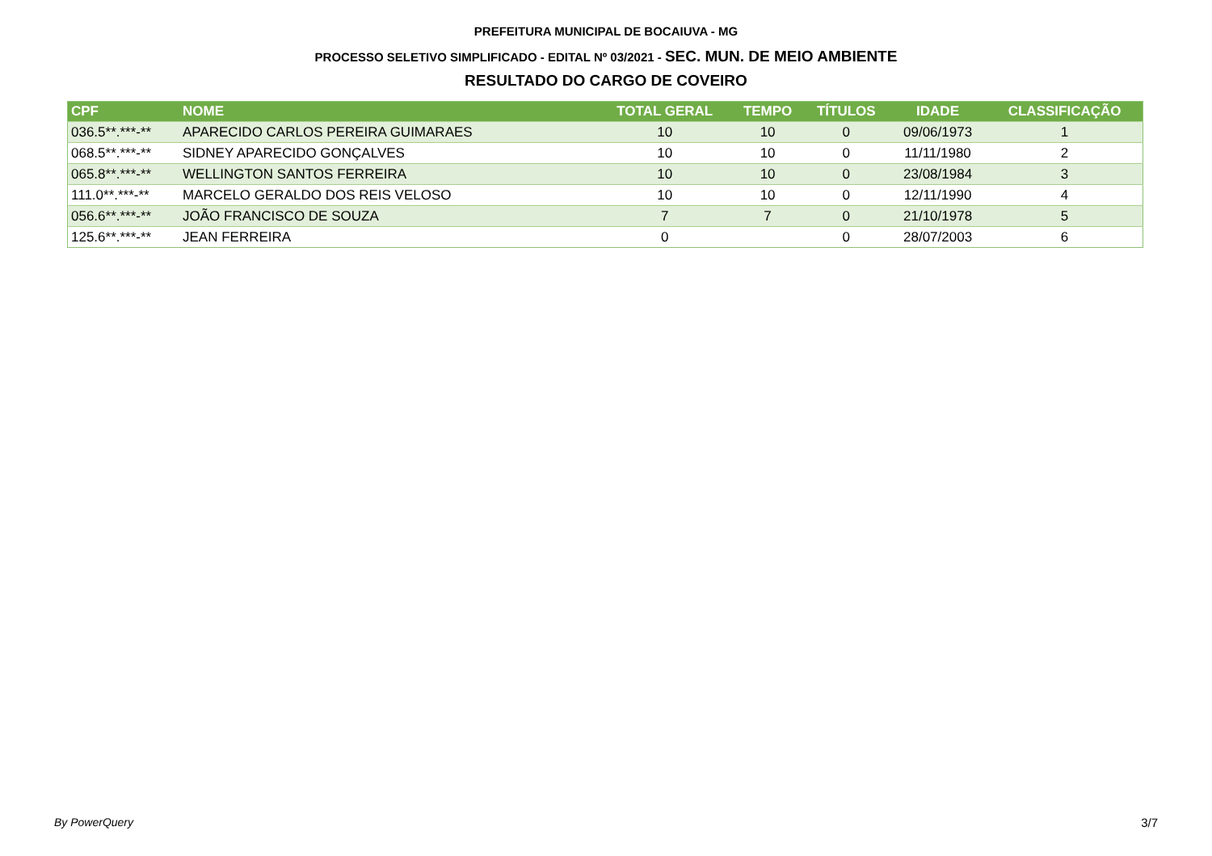PREFEITURA MUNICIPAL DE BOCAIUVA - MG
PROCESSO SELETIVO SIMPLIFICADO - EDITAL Nº 03/2021 - SEC. MUN. DE MEIO AMBIENTE
RESULTADO DO CARGO DE COVEIRO
| CPF | NOME | TOTAL GERAL | TEMPO | TÍTULOS | IDADE | CLASSIFICAÇÃO |
| --- | --- | --- | --- | --- | --- | --- |
| 036.5**.***-** | APARECIDO CARLOS PEREIRA GUIMARAES | 10 | 10 | 0 | 09/06/1973 | 1 |
| 068.5**.***-** | SIDNEY APARECIDO GONÇALVES | 10 | 10 | 0 | 11/11/1980 | 2 |
| 065.8**.***-** | WELLINGTON SANTOS FERREIRA | 10 | 10 | 0 | 23/08/1984 | 3 |
| 111.0**.***-** | MARCELO GERALDO DOS REIS VELOSO | 10 | 10 | 0 | 12/11/1990 | 4 |
| 056.6**.***-** | JOÃO FRANCISCO DE SOUZA | 7 | 7 | 0 | 21/10/1978 | 5 |
| 125.6**.***-** | JEAN FERREIRA | 0 | | 0 | 28/07/2003 | 6 |
By PowerQuery 3/7